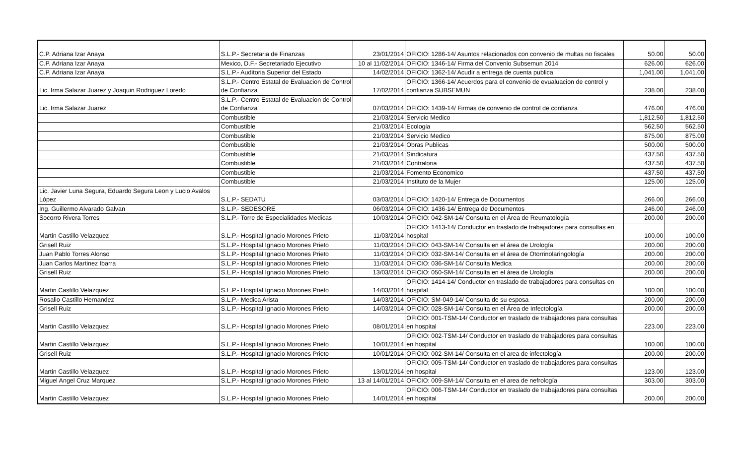| C.P. Adriana Izar Anaya | S.L.P.- Secretaria de Finanzas | 23/01/2014 | OFICIO: 1286-14/ Asuntos relacionados con convenio de multas no fiscales | 50.00 | 50.00 |
| C.P. Adriana Izar Anaya | Mexico, D.F.- Secretariado Ejecutivo | 10 al 11/02/2014 | OFICIO: 1346-14/ Firma del Convenio Subsemun 2014 | 626.00 | 626.00 |
| C.P. Adriana Izar Anaya | S.L.P.- Auditoria Superior del Estado | 14/02/2014 | OFICIO: 1362-14/ Acudir a entrega de cuenta publica | 1,041.00 | 1,041.00 |
| Lic. Irma Salazar Juarez y Joaquin Rodriguez Loredo | S.L.P.- Centro Estatal de Evaluacion de Control de Confianza | 17/02/2014 | OFICIO: 1366-14/ Acuerdos para el convenio de evualuacion de control y confianza SUBSEMUN | 238.00 | 238.00 |
| Lic. Irma Salazar Juarez | S.L.P.- Centro Estatal de Evaluacion de Control de Confianza | 07/03/2014 | OFICIO: 1439-14/ Firmas de convenio de control de confianza | 476.00 | 476.00 |
| | Combustible | 21/03/2014 | Servicio Medico | 1,812.50 | 1,812.50 |
| | Combustible | 21/03/2014 | Ecologia | 562.50 | 562.50 |
| | Combustible | 21/03/2014 | Servicio Medico | 875.00 | 875.00 |
| | Combustible | 21/03/2014 | Obras Publicas | 500.00 | 500.00 |
| | Combustible | 21/03/2014 | Sindicatura | 437.50 | 437.50 |
| | Combustible | 21/03/2014 | Contraloria | 437.50 | 437.50 |
| | Combustible | 21/03/2014 | Fomento Economico | 437.50 | 437.50 |
| | Combustible | 21/03/2014 | Instituto de la Mujer | 125.00 | 125.00 |
| Lic. Javier Luna Segura, Eduardo Segura Leon y Lucio Avalos López | S.L.P.- SEDATU | 03/03/2014 | OFICIO: 1420-14/ Entrega de Documentos | 266.00 | 266.00 |
| Ing. Guillermo Alvarado Galvan | S.L.P.- SEDESORE | 06/03/2014 | OFICIO: 1436-14/ Entrega de Documentos | 246.00 | 246.00 |
| Socorro Rivera Torres | S.L.P.- Torre de Especialidades Medicas | 10/03/2014 | OFICIO: 042-SM-14/ Consulta en el Área de Reumatología | 200.00 | 200.00 |
| Martin Castillo Velazquez | S.L.P.- Hospital Ignacio Morones Prieto | 11/03/2014 | OFICIO: 1413-14/ Conductor en traslado de trabajadores para consultas en hospital | 100.00 | 100.00 |
| Grisell Ruiz | S.L.P.- Hospital Ignacio Morones Prieto | 11/03/2014 | OFICIO: 043-SM-14/ Consulta en el área de Urología | 200.00 | 200.00 |
| Juan Pablo Torres Alonso | S.L.P.- Hospital Ignacio Morones Prieto | 11/03/2014 | OFICIO: 032-SM-14/ Consulta en el área de Otorrinolaringología | 200.00 | 200.00 |
| Juan Carlos Martinez Ibarra | S.L.P.- Hospital Ignacio Morones Prieto | 11/03/2014 | OFICIO: 036-SM-14/ Consulta Medica | 200.00 | 200.00 |
| Grisell Ruiz | S.L.P.- Hospital Ignacio Morones Prieto | 13/03/2014 | OFICIO: 050-SM-14/ Consulta en el área de Urología | 200.00 | 200.00 |
| Martin Castillo Velazquez | S.L.P.- Hospital Ignacio Morones Prieto | 14/03/2014 | OFICIO: 1414-14/ Conductor en traslado de trabajadores para consultas en hospital | 100.00 | 100.00 |
| Rosalio Castillo Hernandez | S.L.P.- Medica Arista | 14/03/2014 | OFICIO: SM-049-14/ Consulta de su esposa | 200.00 | 200.00 |
| Grisell Ruiz | S.L.P.- Hospital Ignacio Morones Prieto | 14/03/2014 | OFICIO: 028-SM-14/ Consulta en el Área de Infectología | 200.00 | 200.00 |
| Martin Castillo Velazquez | S.L.P.- Hospital Ignacio Morones Prieto | 08/01/2014 | OFICIO: 001-TSM-14/ Conductor en traslado de trabajadores para consultas en hospital | 223.00 | 223.00 |
| Martin Castillo Velazquez | S.L.P.- Hospital Ignacio Morones Prieto | 10/01/2014 | OFICIO: 002-TSM-14/ Conductor en traslado de trabajadores para consultas en hospital | 100.00 | 100.00 |
| Grisell Ruiz | S.L.P.- Hospital Ignacio Morones Prieto | 10/01/2014 | OFICIO: 002-SM-14/ Consulta en el area de infectología | 200.00 | 200.00 |
| Martin Castillo Velazquez | S.L.P.- Hospital Ignacio Morones Prieto | 13/01/2014 | OFICIO: 005-TSM-14/ Conductor en traslado de trabajadores para consultas en hospital | 123.00 | 123.00 |
| Miguel Angel Cruz Marquez | S.L.P.- Hospital Ignacio Morones Prieto | 13 al 14/01/2014 | OFICIO: 009-SM-14/ Consulta en el area de nefrología | 303.00 | 303.00 |
| Martin Castillo Velazquez | S.L.P.- Hospital Ignacio Morones Prieto | 14/01/2014 | OFICIO: 006-TSM-14/ Conductor en traslado de trabajadores para consultas en hospital | 200.00 | 200.00 |